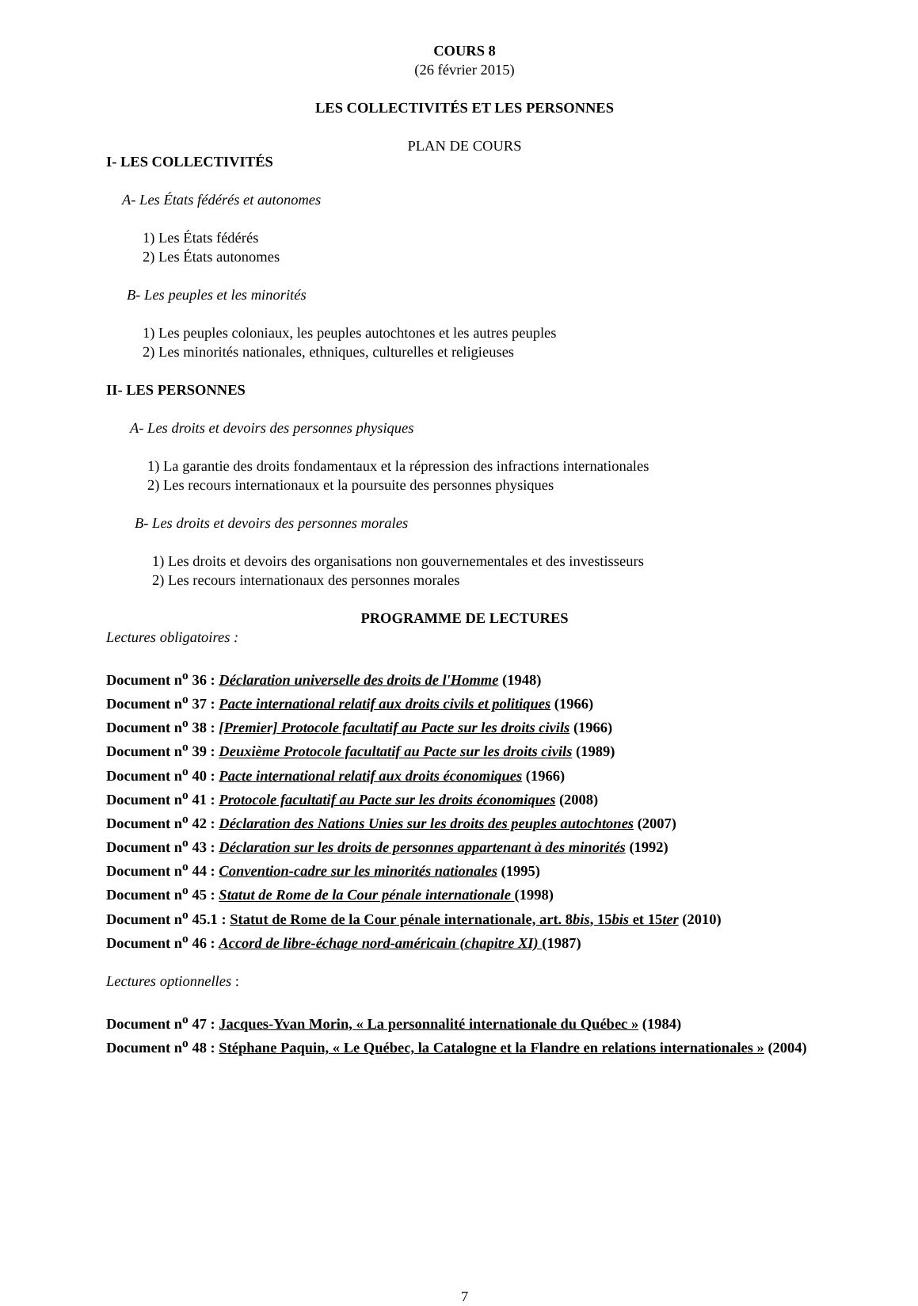COURS 8
(26 février 2015)
LES COLLECTIVITÉS ET LES PERSONNES
PLAN DE COURS
I- LES COLLECTIVITÉS
A- Les États fédérés et autonomes
1) Les États fédérés
2) Les États autonomes
B- Les peuples et les minorités
1) Les peuples coloniaux, les peuples autochtones et les autres peuples
2) Les minorités nationales, ethniques, culturelles et religieuses
II- LES PERSONNES
A- Les droits et devoirs des personnes physiques
1) La garantie des droits fondamentaux et la répression des infractions internationales
2) Les recours internationaux et la poursuite des personnes physiques
B- Les droits et devoirs des personnes morales
1) Les droits et devoirs des organisations non gouvernementales et des investisseurs
2) Les recours internationaux des personnes morales
PROGRAMME DE LECTURES
Lectures obligatoires :
Document n<sup>o</sup> 36 : Déclaration universelle des droits de l'Homme (1948)
Document n<sup>o</sup> 37 : Pacte international relatif aux droits civils et politiques (1966)
Document n<sup>o</sup> 38 : [Premier] Protocole facultatif au Pacte sur les droits civils (1966)
Document n<sup>o</sup> 39 : Deuxième Protocole facultatif au Pacte sur les droits civils (1989)
Document n<sup>o</sup> 40 : Pacte international relatif aux droits économiques (1966)
Document n<sup>o</sup> 41 : Protocole facultatif au Pacte sur les droits économiques (2008)
Document n<sup>o</sup> 42 : Déclaration des Nations Unies sur les droits des peuples autochtones (2007)
Document n<sup>o</sup> 43 : Déclaration sur les droits de personnes appartenant à des minorités (1992)
Document n<sup>o</sup> 44 : Convention-cadre sur les minorités nationales (1995)
Document n<sup>o</sup> 45 : Statut de Rome de la Cour pénale internationale (1998)
Document n<sup>o</sup> 45.1 : Statut de Rome de la Cour pénale internationale, art. 8bis, 15bis et 15ter (2010)
Document n<sup>o</sup> 46 : Accord de libre-échage nord-américain (chapitre XI) (1987)
Lectures optionnelles :
Document n<sup>o</sup> 47 : Jacques-Yvan Morin, « La personnalité internationale du Québec » (1984)
Document n<sup>o</sup> 48 : Stéphane Paquin, « Le Québec, la Catalogne et la Flandre en relations internationales » (2004)
7